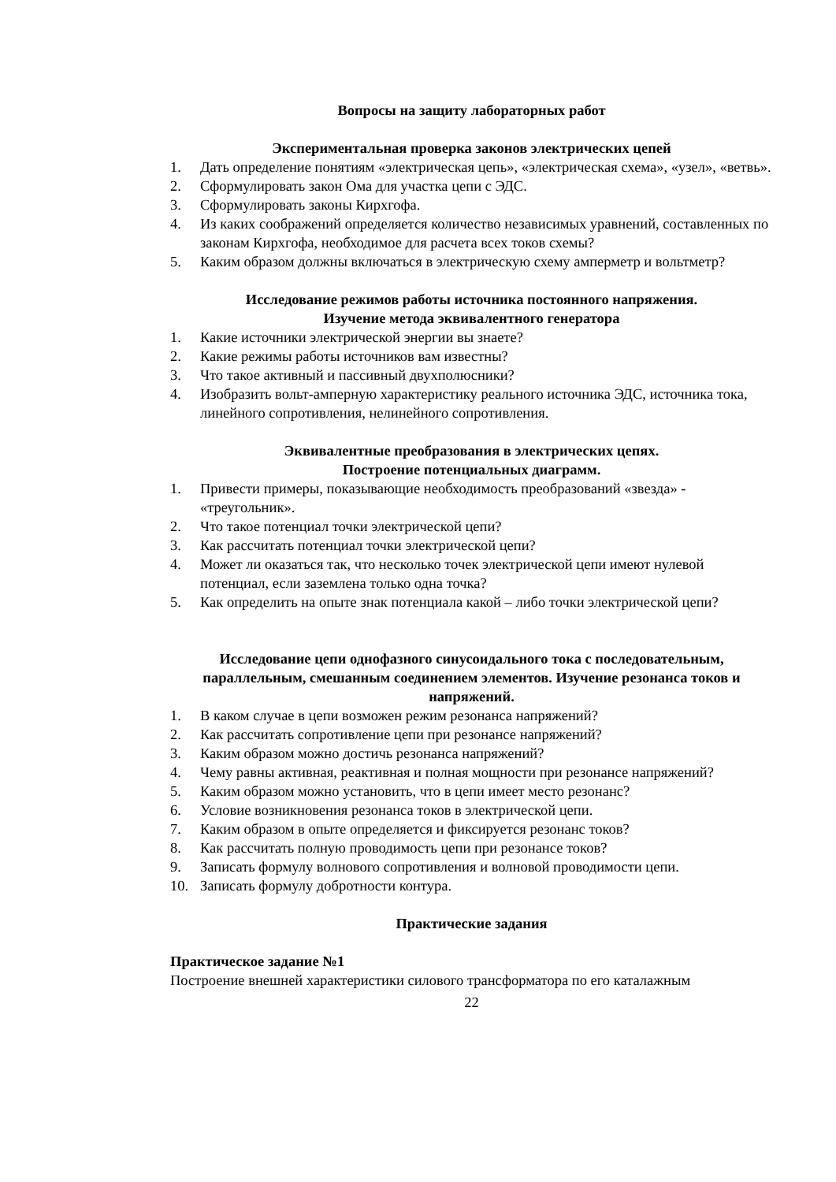Вопросы на защиту лабораторных работ
Экспериментальная проверка законов электрических цепей
1. Дать определение понятиям «электрическая цепь», «электрическая схема», «узел», «ветвь».
2. Сформулировать закон Ома для участка цепи с ЭДС.
3. Сформулировать законы Кирхгофа.
4. Из каких соображений определяется количество независимых уравнений, составленных по законам Кирхгофа, необходимое для расчета всех токов схемы?
5. Каким образом должны включаться в электрическую схему амперметр и вольтметр?
Исследование режимов работы источника постоянного напряжения.
Изучение метода эквивалентного генератора
1. Какие источники электрической энергии вы знаете?
2. Какие режимы работы источников вам известны?
3. Что такое активный и пассивный двухполюсники?
4. Изобразить вольт-амперную характеристику реального источника ЭДС, источника тока, линейного сопротивления, нелинейного сопротивления.
Эквивалентные преобразования в электрических цепях.
Построение потенциальных диаграмм.
1. Привести примеры, показывающие необходимость преобразований «звезда» - «треугольник».
2. Что такое потенциал точки электрической цепи?
3. Как рассчитать потенциал точки электрической цепи?
4. Может ли оказаться так, что несколько точек электрической цепи имеют нулевой потенциал, если заземлена только одна точка?
5. Как определить на опыте знак потенциала какой – либо точки электрической цепи?
Исследование цепи однофазного синусоидального тока с последовательным, параллельным, смешанным соединением элементов. Изучение резонанса токов и напряжений.
1. В каком случае в цепи возможен режим резонанса напряжений?
2. Как рассчитать сопротивление цепи при резонансе напряжений?
3. Каким образом можно достичь резонанса напряжений?
4. Чему равны активная, реактивная и полная мощности при резонансе напряжений?
5. Каким образом можно установить, что в цепи имеет место резонанс?
6. Условие возникновения резонанса токов в электрической цепи.
7. Каким образом в опыте определяется и фиксируется резонанс токов?
8. Как рассчитать полную проводимость цепи при резонансе токов?
9. Записать формулу волнового сопротивления и волновой проводимости цепи.
10. Записать формулу добротности контура.
Практические задания
Практическое задание №1
Построение внешней характеристики силового трансформатора по его каталажным
22